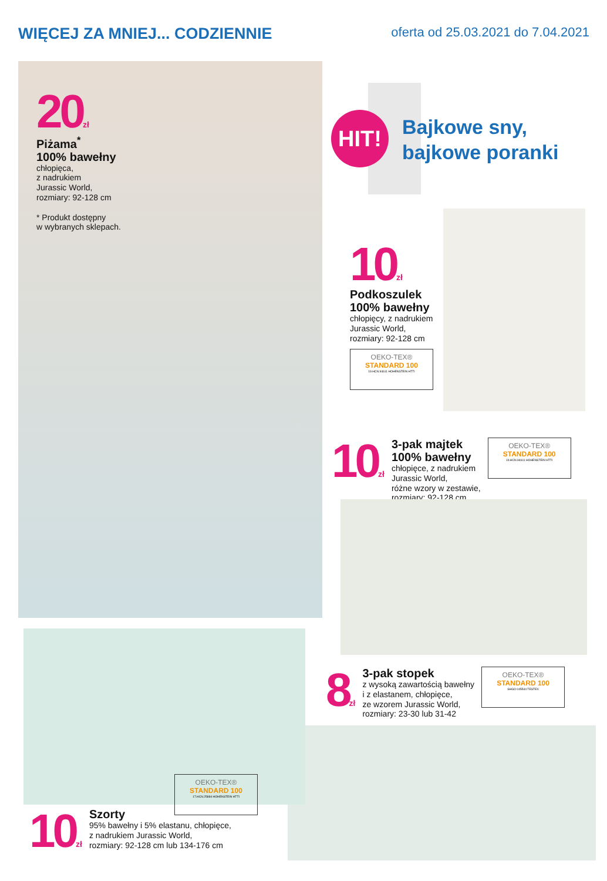WIĘCEJ ZA MNIEJ... CODZIENNIE
oferta od 25.03.2021 do 7.04.2021
20zł
Piżama<sup>*</sup>
100% bawełny
chłopięca,
z nadrukiem
Jurassic World,
rozmiary: 92-128 cm
* Produkt dostępny
w wybranych sklepach.
HIT!
Bajkowe sny,
bajkowe poranki
10zł
Podkoszulek
100% bawełny
chłopięcy, z nadrukiem
Jurassic World,
rozmiary: 92-128 cm
OEKO-TEX®
STANDARD 100
19.HCN.94611 HOHENSTEIN HTTI
10zł
3-pak majtek
100% bawełny
chłopięce, z nadrukiem
Jurassic World,
różne wzory w zestawie,
rozmiary: 92-128 cm
OEKO-TEX®
STANDARD 100
19.HCN.94611 HOHENSTEIN HTTI
8zł
3-pak stopek
z wysoką zawartością bawełny
i z elastanem, chłopięce,
ze wzorem Jurassic World,
rozmiary: 23-30 lub 31-42
OEKO-TEX®
STANDARD 100
SHGO 045544 TESTEX
OEKO-TEX®
STANDARD 100
17.HCN.25884 HOHENSTEIN HTTI
10zł
Szorty
95% bawełny i 5% elastanu, chłopięce,
z nadrukiem Jurassic World,
rozmiary: 92-128 cm lub 134-176 cm